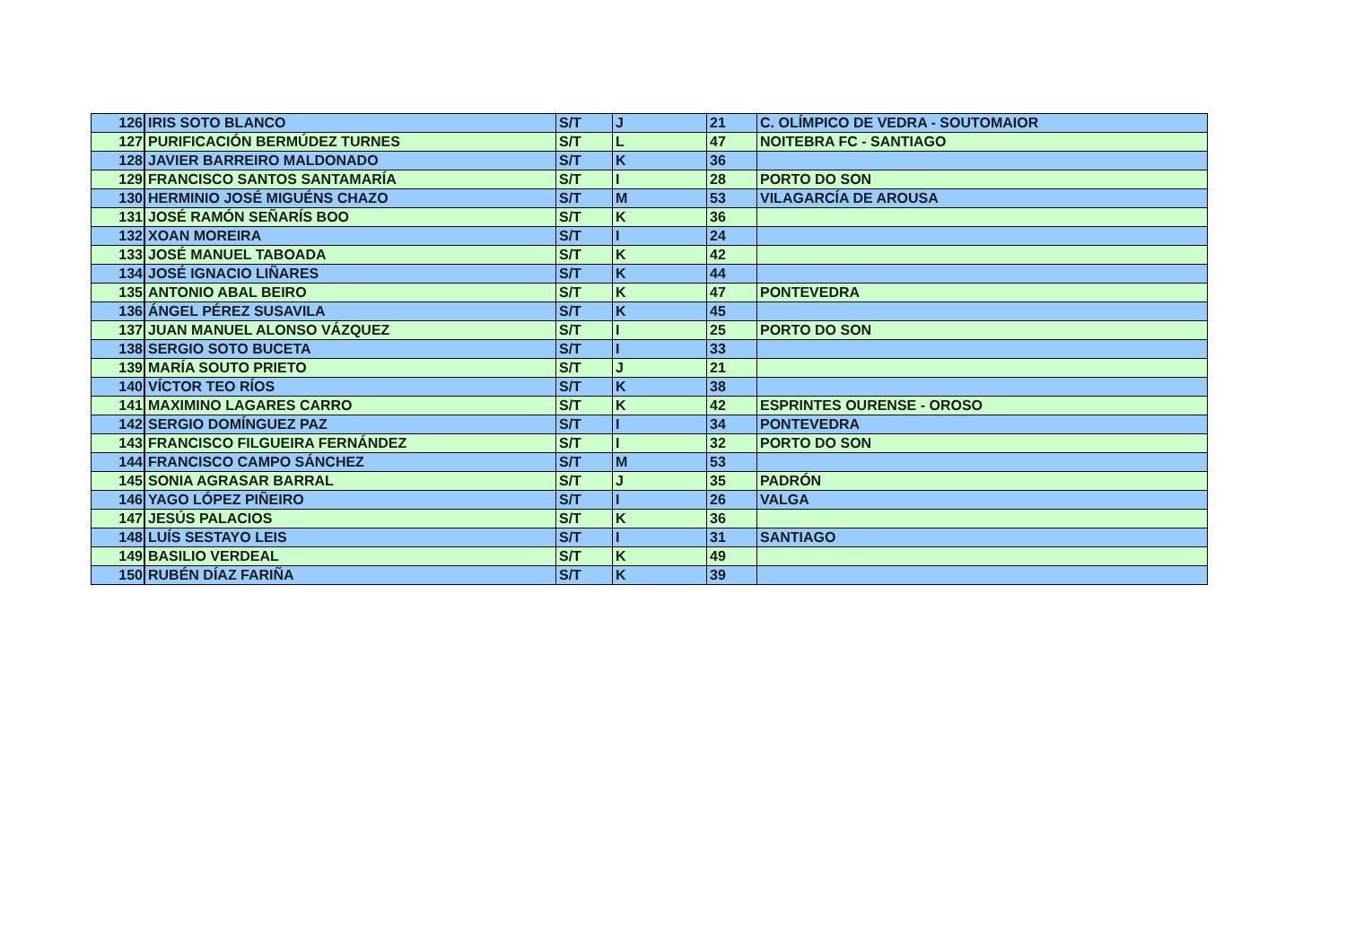| 126 | IRIS SOTO BLANCO | S/T | J | 21 | C. OLÍMPICO DE VEDRA - SOUTOMAIOR |
| 127 | PURIFICACIÓN BERMÚDEZ TURNES | S/T | L | 47 | NOITEBRA FC - SANTIAGO |
| 128 | JAVIER BARREIRO MALDONADO | S/T | K | 36 | |
| 129 | FRANCISCO SANTOS SANTAMARÍA | S/T | I | 28 | PORTO DO SON |
| 130 | HERMINIO JOSÉ MIGUÉNS CHAZO | S/T | M | 53 | VILAGARCÍA DE AROUSA |
| 131 | JOSÉ RAMÓN SEÑARÍS BOO | S/T | K | 36 | |
| 132 | XOAN MOREIRA | S/T | I | 24 | |
| 133 | JOSÉ MANUEL TABOADA | S/T | K | 42 | |
| 134 | JOSÉ IGNACIO LIÑARES | S/T | K | 44 | |
| 135 | ANTONIO ABAL BEIRO | S/T | K | 47 | PONTEVEDRA |
| 136 | ÁNGEL PÉREZ SUSAVILA | S/T | K | 45 | |
| 137 | JUAN MANUEL ALONSO VÁZQUEZ | S/T | I | 25 | PORTO DO SON |
| 138 | SERGIO SOTO BUCETA | S/T | I | 33 | |
| 139 | MARÍA SOUTO PRIETO | S/T | J | 21 | |
| 140 | VÍCTOR TEO RÍOS | S/T | K | 38 | |
| 141 | MAXIMINO LAGARES CARRO | S/T | K | 42 | ESPRINTES OURENSE - OROSO |
| 142 | SERGIO DOMÍNGUEZ PAZ | S/T | I | 34 | PONTEVEDRA |
| 143 | FRANCISCO FILGUEIRA FERNÁNDEZ | S/T | I | 32 | PORTO DO SON |
| 144 | FRANCISCO CAMPO SÁNCHEZ | S/T | M | 53 | |
| 145 | SONIA AGRASAR BARRAL | S/T | J | 35 | PADRÓN |
| 146 | YAGO LÓPEZ PIÑEIRO | S/T | I | 26 | VALGA |
| 147 | JESÚS PALACIOS | S/T | K | 36 | |
| 148 | LUÍS SESTAYO LEIS | S/T | I | 31 | SANTIAGO |
| 149 | BASILIO VERDEAL | S/T | K | 49 | |
| 150 | RUBÉN DÍAZ FARIÑA | S/T | K | 39 | |